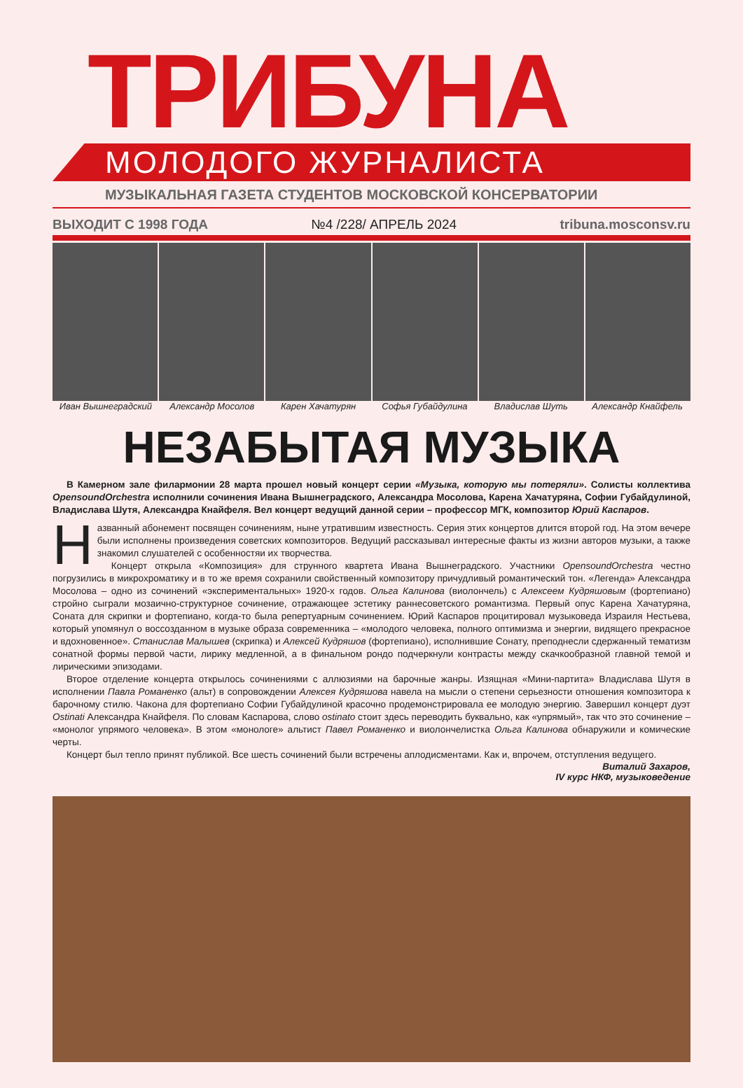ТРИБУНА
МОЛОДОГО ЖУРНАЛИСТА
МУЗЫКАЛЬНАЯ ГАЗЕТА СТУДЕНТОВ МОСКОВСКОЙ КОНСЕРВАТОРИИ
ВЫХОДИТ С 1998 ГОДА №4 /228/ АПРЕЛЬ 2024 tribuna.mosconsv.ru
Иван Вышнеградский Александр Мосолов Карен Хачатурян Софья Губайдулина Владислав Шуть Александр Кнайфель
НЕЗАБЫТАЯ МУЗЫКА
В Камерном зале филармонии 28 марта прошел новый концерт серии «Музыка, которую мы потеряли». Солисты коллектива OpensoundOrchestra исполнили сочинения Ивана Вышнеградского, Александра Мосолова, Карена Хачатуряна, Софии Губайдулиной, Владислава Шутя, Александра Кнайфеля. Вел концерт ведущий данной серии – профессор МГК, композитор Юрий Каспаров.
Названный абонемент посвящен сочинениям, ныне утратившим известность. Серия этих концертов длится второй год. На этом вечере были исполнены произведения советских композиторов. Ведущий рассказывал интересные факты из жизни авторов музыки, а также знакомил слушателей с особенностяи их творчества.
Концерт открыла «Композиция» для струнного квартета Ивана Вышнеградского. Участники OpensoundOrchestra честно погрузились в микрохроматику и в то же время сохранили свойственный композитору причудливый романтический тон. «Легенда» Александра Мосолова – одно из сочинений «экспериментальных» 1920-х годов. Ольга Калинова (виолончель) с Алексеем Кудряшовым (фортепиано) стройно сыграли мозаично-структурное сочинение, отражающее эстетику раннесоветского романтизма. Первый опус Карена Хачатуряна, Соната для скрипки и фортепиано, когда-то была репертуарным сочинением. Юрий Каспаров процитировал музыковеда Израиля Нестьева, который упомянул о воссозданном в музыке образа современника – «молодого человека, полного оптимизма и энергии, видящего прекрасное и вдохновенное». Станислав Малышев (скрипка) и Алексей Кудряшов (фортепиано), исполнившие Сонату, преподнесли сдержанный тематизм сонатной формы первой части, лирику медленной, а в финальном рондо подчеркнули контрасты между скачкообразной главной темой и лирическими эпизодами.
Второе отделение концерта открылось сочинениями с аллюзиями на барочные жанры. Изящная «Мини-партита» Владислава Шутя в исполнении Павла Романенко (альт) в сопровождении Алексея Кудряшова навела на мысли о степени серьезности отношения композитора к барочному стилю. Чакона для фортепиано Софии Губайдулиной красочно продемонстрировала ее молодую энергию. Завершил концерт дуэт Ostinati Александра Кнайфеля. По словам Каспарова, слово ostinato стоит здесь переводить буквально, как «упрямый», так что это сочинение – «монолог упрямого человека». В этом «монологе» альтист Павел Романенко и виолончелистка Ольга Калинова обнаружили и комические черты.
Концерт был тепло принят публикой. Все шесть сочинений были встречены аплодисментами. Как и, впрочем, отступления ведущего.
Виталий Захаров,
IV курс НКФ, музыковедение